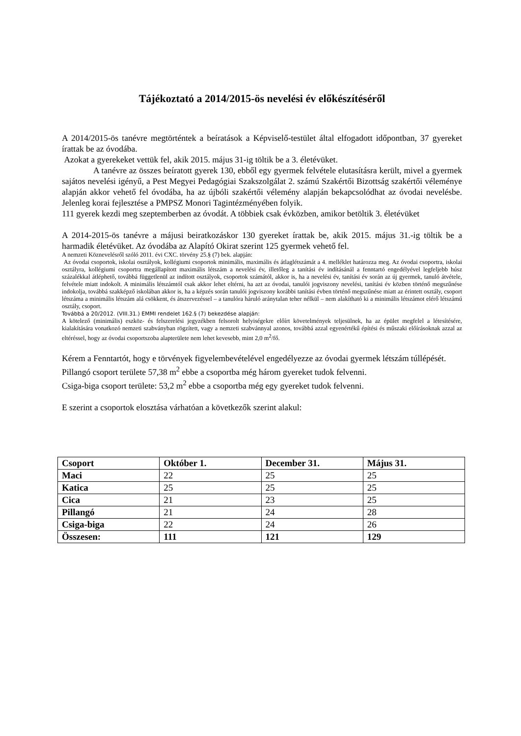Tájékoztató a 2014/2015-ös nevelési év előkészítéséről
A 2014/2015-ös tanévre megtörténtek a beíratások a Képviselő-testület által elfogadott időpontban, 37 gyereket írattak be az óvodába.
Azokat a gyerekeket vettük fel, akik 2015. május 31-ig töltik be a 3. életévüket.
A tanévre az összes beíratott gyerek 130, ebből egy gyermek felvétele elutasításra került, mivel a gyermek sajátos nevelési igényű, a Pest Megyei Pedagógiai Szakszolgálat 2. számú Szakértői Bizottság szakértői véleménye alapján akkor vehető fel óvodába, ha az újbóli szakértői vélemény alapján bekapcsolódhat az óvodai nevelésbe. Jelenleg korai fejlesztése a PMPSZ Monori Tagintézményében folyik.
111 gyerek kezdi meg szeptemberben az óvodát. A többiek csak évközben, amikor betöltik 3. életévüket
A 2014-2015-ös tanévre a májusi beiratkozáskor 130 gyereket írattak be, akik 2015. május 31.-ig töltik be a harmadik életévüket. Az óvodába az Alapító Okirat szerint 125 gyermek vehető fel.
A nemzeti Köznevelésről szóló 2011. évi CXC. törvény 25.§ (7) bek. alapján:
Az óvodai csoportok, iskolai osztályok, kollégiumi csoportok minimális, maximális és átlaglétszámát a 4. melléklet határozza meg. Az óvodai csoportra, iskolai osztályra, kollégiumi csoportra megállapított maximális létszám a nevelési év, illetőleg a tanítási év indításánál a fenntartó engedélyével legfeljebb húsz százalékkal átléphető, továbbá függetlenül az indított osztályok, csoportok számától, akkor is, ha a nevelési év, tanítási év során az új gyermek, tanuló átvétele, felvétele miatt indokolt. A minimális létszámtól csak akkor lehet eltérni, ha azt az óvodai, tanulói jogviszony nevelési, tanítási év közben történő megszűnése indokolja, továbbá szakképző iskolában akkor is, ha a képzés során tanulói jogviszony korábbi tanítási évben történő megszűnése miatt az érintett osztály, csoport létszáma a minimális létszám alá csökkent, és átszervezéssel – a tanulóra háruló aránytalan teher nélkül – nem alakítható ki a minimális létszámot elérő létszámú osztály, csoport.
Továbbá a 20/2012. (VIII.31.) EMMI rendelet 162.§ (7) bekezdése alapján:
A kötelező (minimális) eszköz- és felszerelési jegyzékben felsorolt helyiségekre előírt követelmények teljesülnek, ha az épület megfelel a létesítésére, kialakítására vonatkozó nemzeti szabványban rögzített, vagy a nemzeti szabvánnyal azonos, továbbá azzal egyenértékű építési és műszaki előírásoknak azzal az eltéréssel, hogy az óvodai csoportszoba alapterülete nem lehet kevesebb, mint 2,0 m<sup>2</sup>/fő.
Kérem a Fenntartót, hogy e törvények figyelembevételével engedélyezze az óvodai gyermek létszám túllépését.
Pillangó csoport területe 57,38 m<sup>2</sup> ebbe a csoportba még három gyereket tudok felvenni.
Csiga-biga csoport területe: 53,2 m<sup>2</sup> ebbe a csoportba még egy gyereket tudok felvenni.
E szerint a csoportok elosztása várhatóan a következők szerint alakul:
| Csoport | Október 1. | December 31. | Május 31. |
| --- | --- | --- | --- |
| Maci | 22 | 25 | 25 |
| Katica | 25 | 25 | 25 |
| Cica | 21 | 23 | 25 |
| Pillangó | 21 | 24 | 28 |
| Csiga-biga | 22 | 24 | 26 |
| Összesen: | 111 | 121 | 129 |